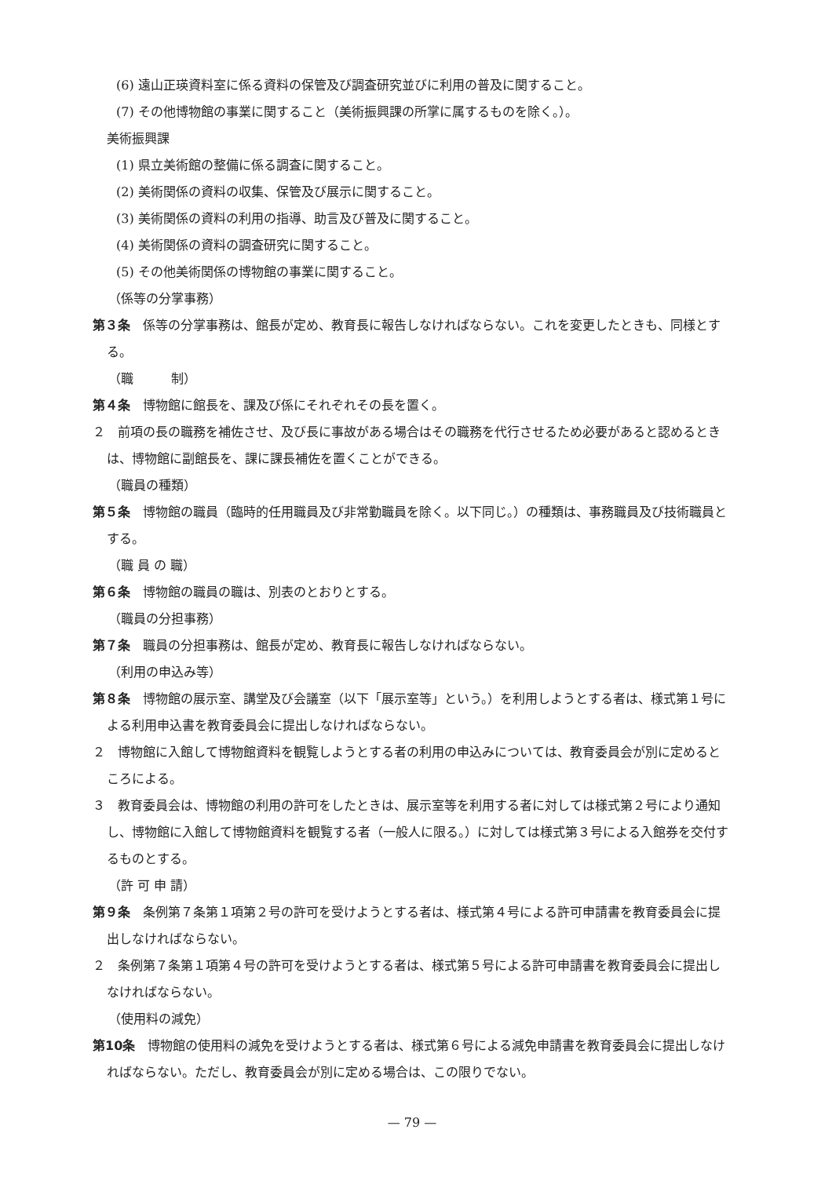(6) 遠山正瑛資料室に係る資料の保管及び調査研究並びに利用の普及に関すること。
(7) その他博物館の事業に関すること（美術振興課の所掌に属するものを除く。）。
美術振興課
(1) 県立美術館の整備に係る調査に関すること。
(2) 美術関係の資料の収集、保管及び展示に関すること。
(3) 美術関係の資料の利用の指導、助言及び普及に関すること。
(4) 美術関係の資料の調査研究に関すること。
(5) その他美術関係の博物館の事業に関すること。
（係等の分掌事務）
第３条　係等の分掌事務は、館長が定め、教育長に報告しなければならない。これを変更したときも、同様とする。
（職　　　制）
第４条　博物館に館長を、課及び係にそれぞれその長を置く。
２　前項の長の職務を補佐させ、及び長に事故がある場合はその職務を代行させるため必要があると認めるときは、博物館に副館長を、課に課長補佐を置くことができる。
（職員の種類）
第５条　博物館の職員（臨時的任用職員及び非常勤職員を除く。以下同じ。）の種類は、事務職員及び技術職員とする。
（職 員 の 職）
第６条　博物館の職員の職は、別表のとおりとする。
（職員の分担事務）
第７条　職員の分担事務は、館長が定め、教育長に報告しなければならない。
（利用の申込み等）
第８条　博物館の展示室、講堂及び会議室（以下「展示室等」という。）を利用しようとする者は、様式第１号による利用申込書を教育委員会に提出しなければならない。
２　博物館に入館して博物館資料を観覧しようとする者の利用の申込みについては、教育委員会が別に定めるところによる。
３　教育委員会は、博物館の利用の許可をしたときは、展示室等を利用する者に対しては様式第２号により通知し、博物館に入館して博物館資料を観覧する者（一般人に限る。）に対しては様式第３号による入館券を交付するものとする。
（許 可 申 請）
第９条　条例第７条第１項第２号の許可を受けようとする者は、様式第４号による許可申請書を教育委員会に提出しなければならない。
２　条例第７条第１項第４号の許可を受けようとする者は、様式第５号による許可申請書を教育委員会に提出しなければならない。
（使用料の減免）
第10条　博物館の使用料の減免を受けようとする者は、様式第６号による減免申請書を教育委員会に提出しなければならない。ただし、教育委員会が別に定める場合は、この限りでない。
— 79 —